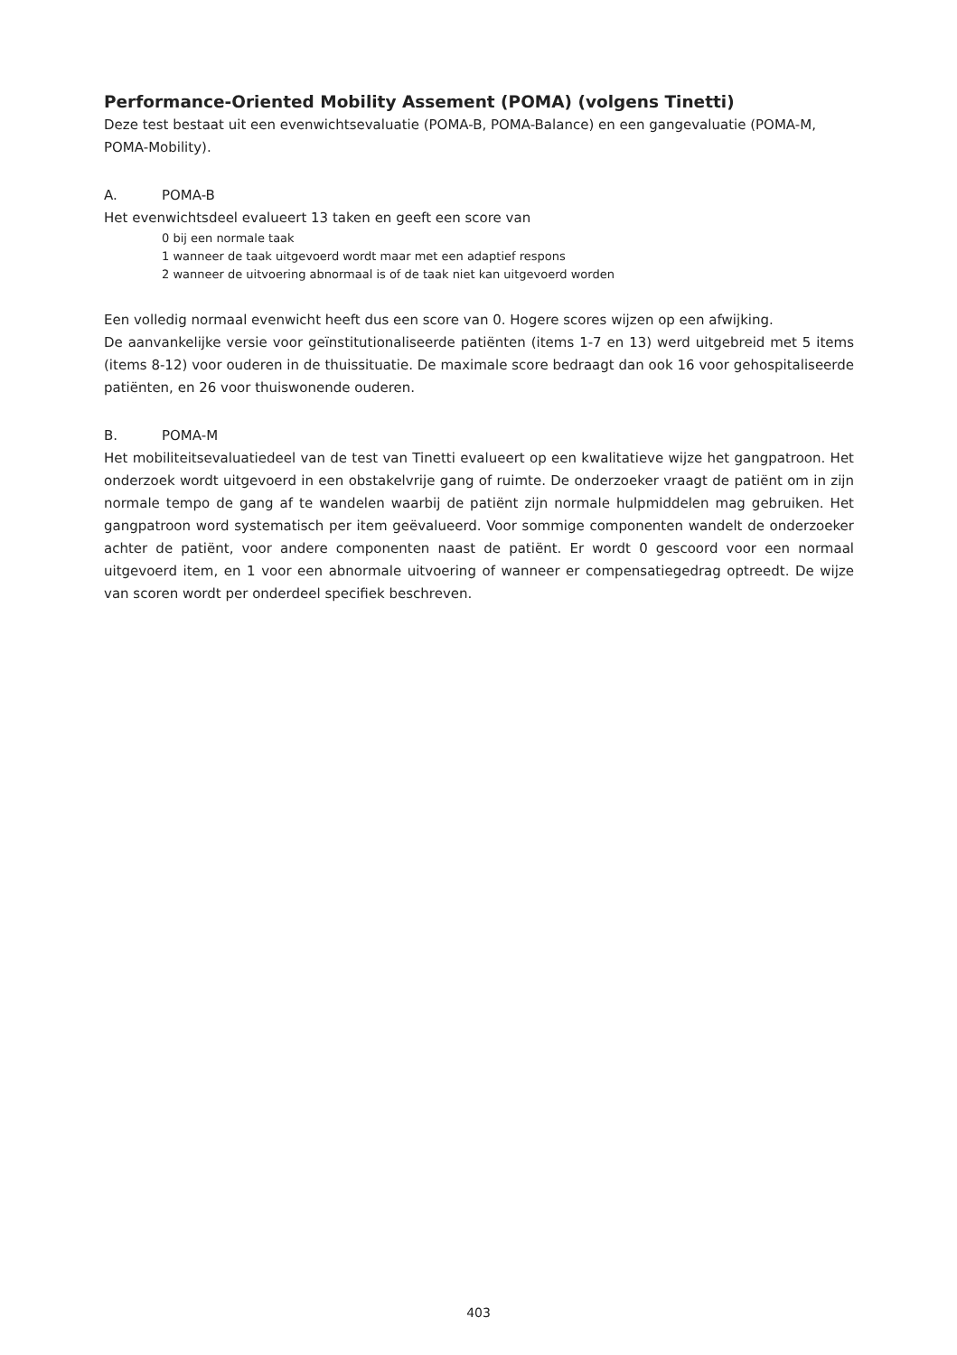Performance-Oriented Mobility Assement (POMA) (volgens Tinetti)
Deze test bestaat uit een evenwichtsevaluatie (POMA-B, POMA-Balance) en een gangevaluatie (POMA-M, POMA-Mobility).
A. POMA-B
Het evenwichtsdeel evalueert 13 taken en geeft een score van
0 bij een normale taak
1 wanneer de taak uitgevoerd wordt maar met een adaptief respons
2 wanneer de uitvoering abnormaal is of de taak niet kan uitgevoerd worden
Een volledig normaal evenwicht heeft dus een score van 0. Hogere scores wijzen op een afwijking.
De aanvankelijke versie voor geïnstitutionaliseerde patiënten (items 1-7 en 13) werd uitgebreid met 5 items (items 8-12) voor ouderen in de thuissituatie. De maximale score bedraagt dan ook 16 voor gehospitaliseerde patiënten, en 26 voor thuiswonende ouderen.
B. POMA-M
Het mobiliteitsevaluatiedeel van de test van Tinetti evalueert op een kwalitatieve wijze het gangpatroon. Het onderzoek wordt uitgevoerd in een obstakelvrije gang of ruimte. De onderzoeker vraagt de patiënt om in zijn normale tempo de gang af te wandelen waarbij de patiënt zijn normale hulpmiddelen mag gebruiken. Het gangpatroon word systematisch per item geëvalueerd. Voor sommige componenten wandelt de onderzoeker achter de patiënt, voor andere componenten naast de patiënt. Er wordt 0 gescoord voor een normaal uitgevoerd item, en 1 voor een abnormale uitvoering of wanneer er compensatiegedrag optreedt. De wijze van scoren wordt per onderdeel specifiek beschreven.
403